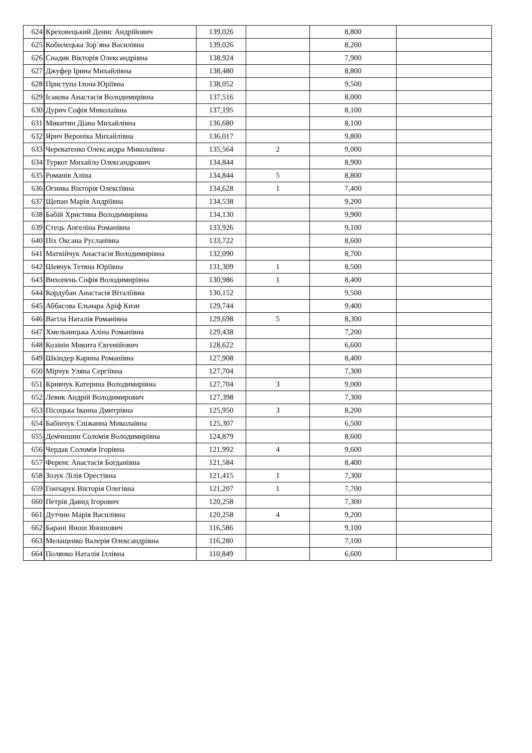| 624 | Креховецький Денис Андрійович | 139,026 | | 8,800 | |
| 625 | Кобилецька Зор`яна Василівна | 139,026 | | 8,200 | |
| 626 | Снадик Вікторія Олександрівна | 138,924 | | 7,900 | |
| 627 | Джуфер Ірина Михайлівна | 138,480 | | 8,800 | |
| 628 | Приступа Ілона Юріївна | 138,052 | | 9,500 | |
| 629 | Ісакова Анастасія Володимирівна | 137,516 | | 8,000 | |
| 630 | Дурич Софія Миколаївна | 137,195 | | 8,100 | |
| 631 | Микитин Діана Михайлівна | 136,680 | | 8,100 | |
| 632 | Ярич Вероніка Михайлівна | 136,017 | | 9,800 | |
| 633 | Череватенко Олександра Миколаївна | 135,564 | 2 | 9,000 | |
| 634 | Туркот Михайло Олександрович | 134,844 | | 8,900 | |
| 635 | Романів Аліна | 134,844 | 5 | 8,800 | |
| 636 | Огнива Вікторія Олексіївна | 134,628 | 1 | 7,400 | |
| 637 | Щепан Марія Андріївна | 134,538 | | 9,200 | |
| 638 | Бабій Христина Володимирівна | 134,130 | | 9,900 | |
| 639 | Стець Ангеліна Романівна | 133,926 | | 9,100 | |
| 640 | Піх Оксана Русланівна | 133,722 | | 8,600 | |
| 641 | Матвійчук Анастасія Володимирівна | 132,090 | | 8,700 | |
| 642 | Шевчук Тетяна Юріївна | 131,309 | 1 | 8,500 | |
| 643 | Вихопень Софія Володимирівна | 130,986 | 1 | 8,400 | |
| 644 | Кордубан Анастасія Віталіївна | 130,152 | | 9,500 | |
| 645 | Аббасова Ельнара Аріф Кизи | 129,744 | | 9,400 | |
| 646 | Вагіла Наталія Романівна | 129,698 | 5 | 8,300 | |
| 647 | Хмельницька Аліна Романівна | 129,438 | | 7,200 | |
| 648 | Козінін Микита Євгенійович | 128,622 | | 6,600 | |
| 649 | Шкіндер Карина Романівна | 127,908 | | 8,400 | |
| 650 | Мірчук Уляна Сергіївна | 127,704 | | 7,300 | |
| 651 | Кривчук Катерина Володимирівна | 127,704 | 3 | 9,000 | |
| 652 | Левик Андрій Володимирович | 127,398 | | 7,300 | |
| 653 | Пісоцька Іванна Дмитрівна | 125,950 | 3 | 8,200 | |
| 654 | Бабінчук Сніжанна Миколаївна | 125,307 | | 6,500 | |
| 655 | Демчишин Соломія Володимирівна | 124,879 | | 8,600 | |
| 656 | Чердак Соломія Ігорівна | 121,992 | 4 | 9,600 | |
| 657 | Ференс Анастасія Богданівна | 121,584 | | 8,400 | |
| 658 | Зозук Лілія Орестівна | 121,415 | 1 | 7,300 | |
| 659 | Гончарук Вікторія Олегівна | 121,207 | 1 | 7,700 | |
| 660 | Петрів Давид Ігорович | 120,258 | | 7,300 | |
| 661 | Дутчин Марія Василівна | 120,258 | 4 | 9,200 | |
| 662 | Барані Янош Яношович | 116,586 | | 9,100 | |
| 663 | Мелащенко Валерія Олександрівна | 116,280 | | 7,100 | |
| 664 | Полянко Наталія Іллівна | 110,849 | | 6,600 | |